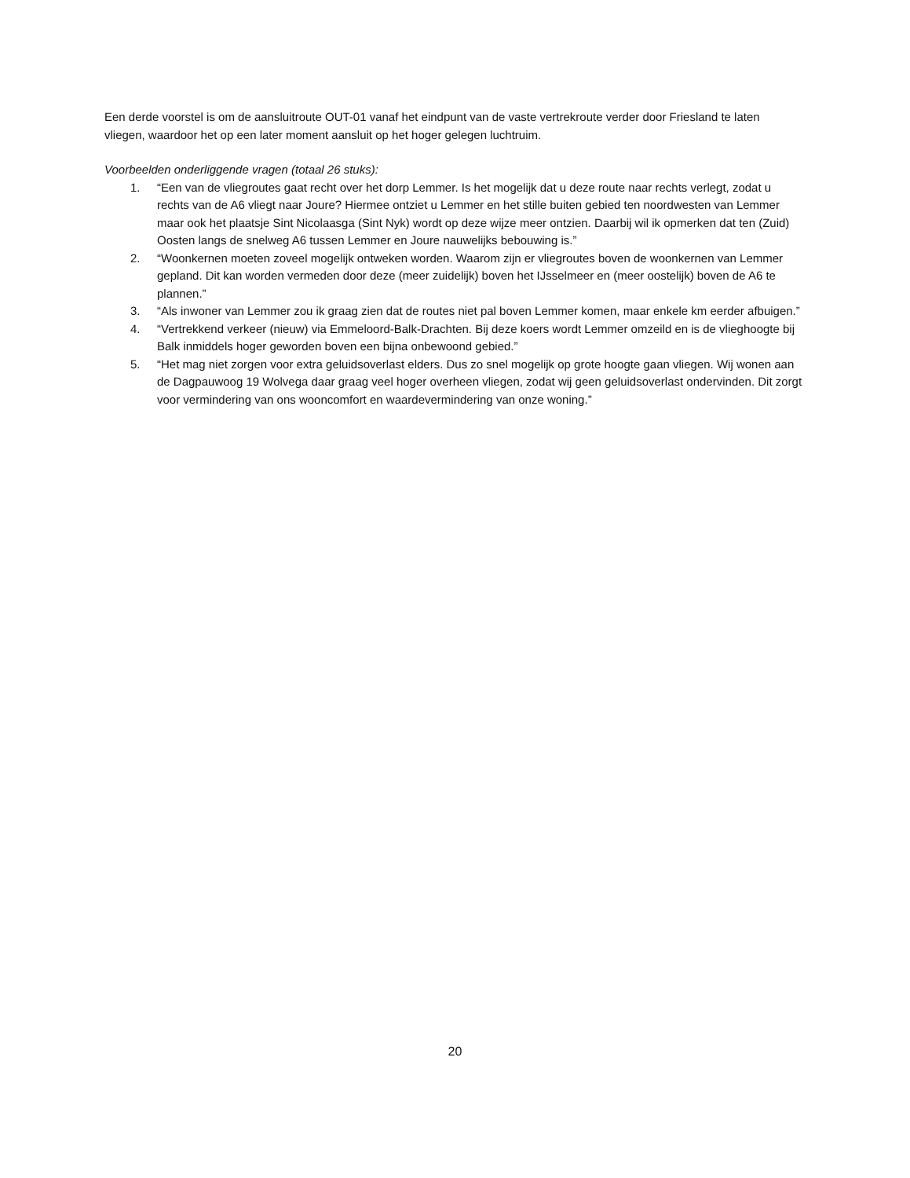Een derde voorstel is om de aansluitroute OUT-01 vanaf het eindpunt van de vaste vertrekroute verder door Friesland te laten vliegen, waardoor het op een later moment aansluit op het hoger gelegen luchtruim.
Voorbeelden onderliggende vragen (totaal 26 stuks):
1. “Een van de vliegroutes gaat recht over het dorp Lemmer. Is het mogelijk dat u deze route naar rechts verlegt, zodat u rechts van de A6 vliegt naar Joure? Hiermee ontziet u Lemmer en het stille buiten gebied ten noordwesten van Lemmer maar ook het plaatsje Sint Nicolaasga (Sint Nyk) wordt op deze wijze meer ontzien. Daarbij wil ik opmerken dat ten (Zuid) Oosten langs de snelweg A6 tussen Lemmer en Joure nauwelijks bebouwing is.”
2. “Woonkernen moeten zoveel mogelijk ontweken worden. Waarom zijn er vliegroutes boven de woonkernen van Lemmer gepland. Dit kan worden vermeden door deze (meer zuidelijk) boven het IJsselmeer en (meer oostelijk) boven de A6 te plannen.”
3. “Als inwoner van Lemmer zou ik graag zien dat de routes niet pal boven Lemmer komen, maar enkele km eerder afbuigen.”
4. “Vertrekkend verkeer (nieuw) via Emmeloord-Balk-Drachten. Bij deze koers wordt Lemmer omzeild en is de vlieghoogte bij Balk inmiddels hoger geworden boven een bijna onbewoond gebied.”
5. “Het mag niet zorgen voor extra geluidsoverlast elders. Dus zo snel mogelijk op grote hoogte gaan vliegen. Wij wonen aan de Dagpauwoog 19 Wolvega daar graag veel hoger overheen vliegen, zodat wij geen geluidsoverlast ondervinden. Dit zorgt voor vermindering van ons wooncomfort en waardevermindering van onze woning.”
20